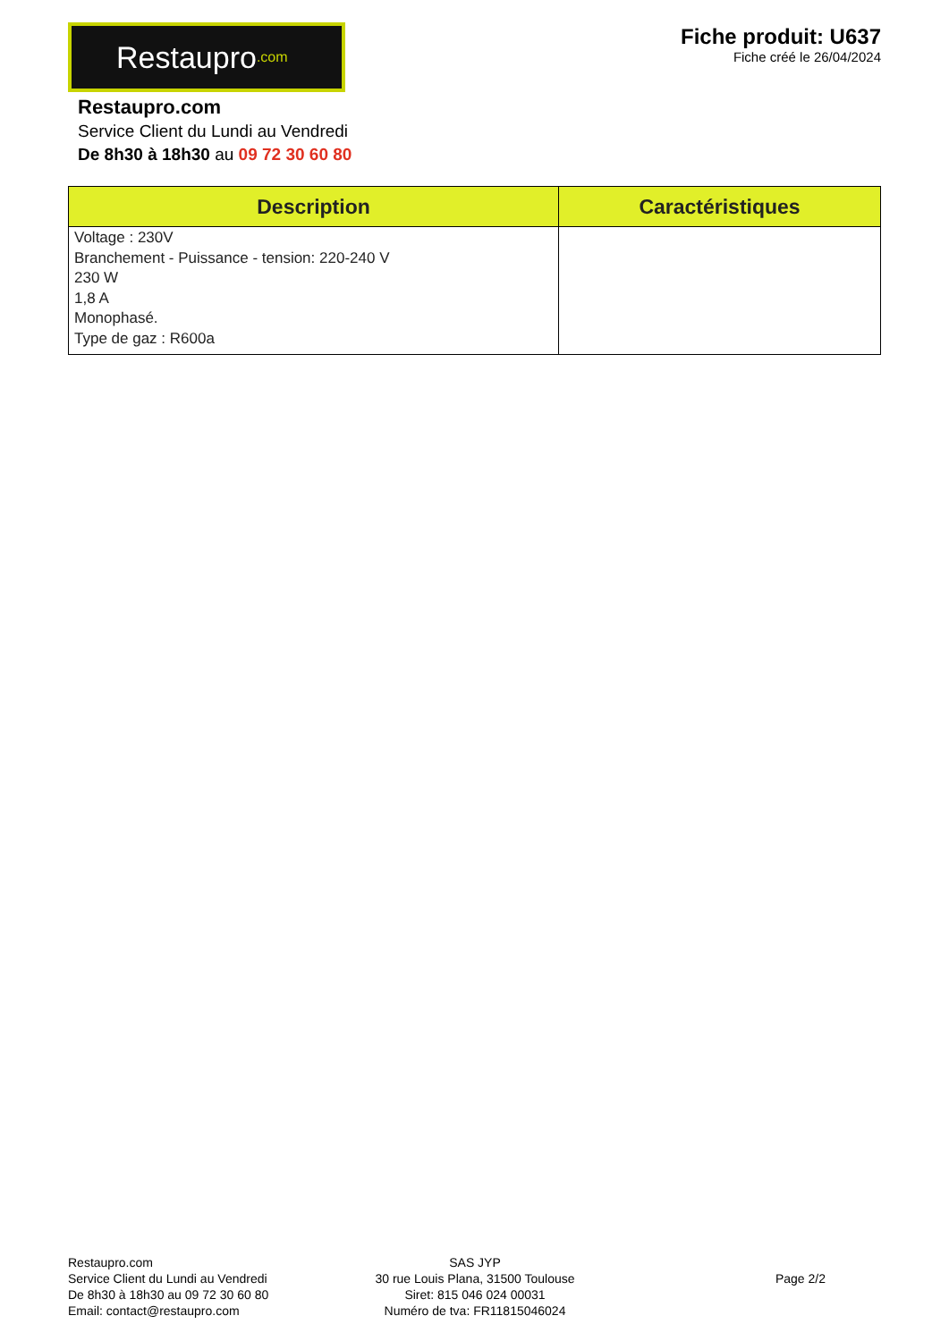Restaupro.com
Fiche produit: U637
Fiche créé le 26/04/2024
Restaupro.com
Service Client du Lundi au Vendredi
De 8h30 à 18h30 au 09 72 30 60 80
| Description | Caractéristiques |
| --- | --- |
| Voltage : 230V Branchement - Puissance - tension: 220-240 V 230 W 1,8 A Monophasé. Type de gaz : R600a | |
Restaupro.com
Service Client du Lundi au Vendredi
De 8h30 à 18h30 au 09 72 30 60 80
Email: contact@restaupro.com
SAS JYP
30 rue Louis Plana, 31500 Toulouse
Siret: 815 046 024 00031
Numéro de tva: FR11815046024
Page 2/2